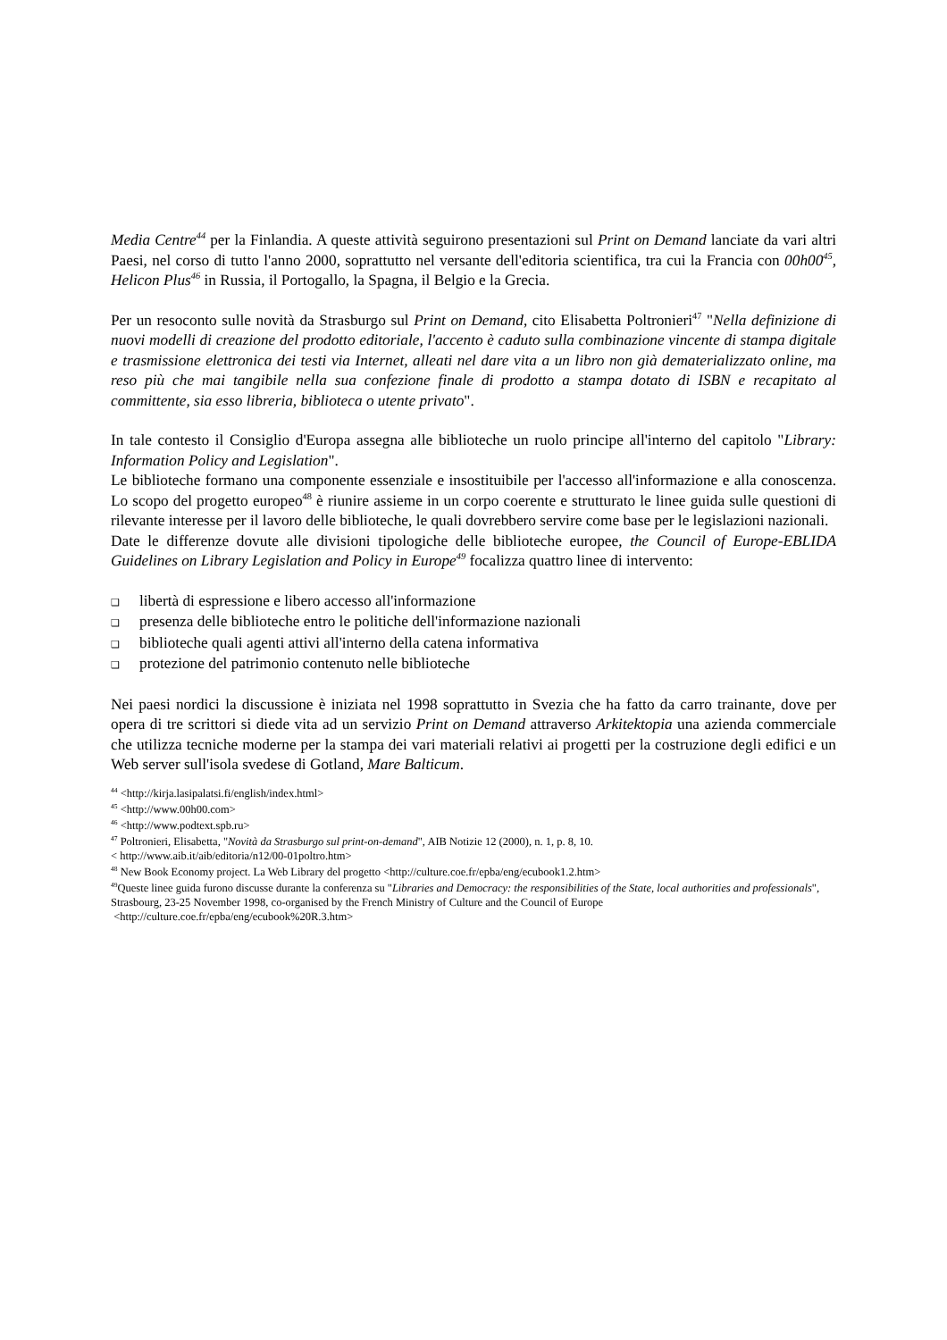Media Centre<sup>44</sup> per la Finlandia. A queste attività seguirono presentazioni sul Print on Demand lanciate da vari altri Paesi, nel corso di tutto l'anno 2000, soprattutto nel versante dell'editoria scientifica, tra cui la Francia con 00h00<sup>45</sup>, Helicon Plus<sup>46</sup> in Russia, il Portogallo, la Spagna, il Belgio e la Grecia.
Per un resoconto sulle novità da Strasburgo sul Print on Demand, cito Elisabetta Poltronieri<sup>47</sup> "Nella definizione di nuovi modelli di creazione del prodotto editoriale, l'accento è caduto sulla combinazione vincente di stampa digitale e trasmissione elettronica dei testi via Internet, alleati nel dare vita a un libro non già dematerializzato online, ma reso più che mai tangibile nella sua confezione finale di prodotto a stampa dotato di ISBN e recapitato al committente, sia esso libreria, biblioteca o utente privato".
In tale contesto il Consiglio d'Europa assegna alle biblioteche un ruolo principe all'interno del capitolo "Library: Information Policy and Legislation".
Le biblioteche formano una componente essenziale e insostituibile per l'accesso all'informazione e alla conoscenza. Lo scopo del progetto europeo<sup>48</sup> è riunire assieme in un corpo coerente e strutturato le linee guida sulle questioni di rilevante interesse per il lavoro delle biblioteche, le quali dovrebbero servire come base per le legislazioni nazionali.
Date le differenze dovute alle divisioni tipologiche delle biblioteche europee, the Council of Europe-EBLIDA Guidelines on Library Legislation and Policy in Europe<sup>49</sup> focalizza quattro linee di intervento:
❑ libertà di espressione e libero accesso all'informazione
❑ presenza delle biblioteche entro le politiche dell'informazione nazionali
❑ biblioteche quali agenti attivi all'interno della catena informativa
❑ protezione del patrimonio contenuto nelle biblioteche
Nei paesi nordici la discussione è iniziata nel 1998 soprattutto in Svezia che ha fatto da carro trainante, dove per opera di tre scrittori si diede vita ad un servizio Print on Demand attraverso Arkitektopia una azienda commerciale che utilizza tecniche moderne per la stampa dei vari materiali relativi ai progetti per la costruzione degli edifici e un Web server sull'isola svedese di Gotland, Mare Balticum.
<sup>44</sup> <http://kirja.lasipalatsi.fi/english/index.html>
<sup>45</sup> <http://www.00h00.com>
<sup>46</sup> <http://www.podtext.spb.ru>
<sup>47</sup> Poltronieri, Elisabetta, "Novità da Strasburgo sul print-on-demand", AIB Notizie 12 (2000), n. 1, p. 8, 10.
< http://www.aib.it/aib/editoria/n12/00-01poltro.htm>
<sup>48</sup> New Book Economy project. La Web Library del progetto <http://culture.coe.fr/epba/eng/ecubook1.2.htm>
<sup>49</sup> Queste linee guida furono discusse durante la conferenza su "Libraries and Democracy: the responsibilities of the State, local authorities and professionals", Strasbourg, 23-25 November 1998, co-organised by the French Ministry of Culture and the Council of Europe
<http://culture.coe.fr/epba/eng/ecubook%20R.3.htm>